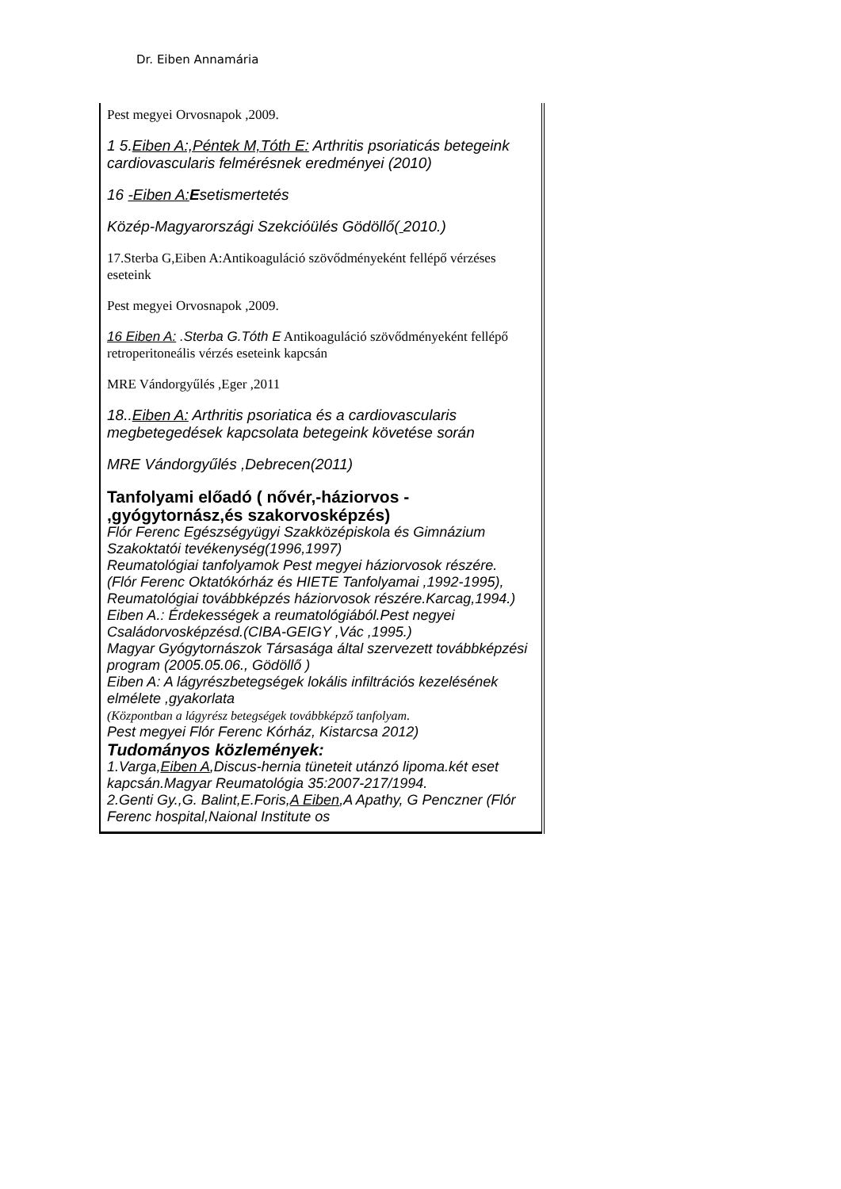Dr. Eiben Annamária
| Pest megyei Orvosnapok ,2009. 1 5. Eiben A:,Péntek M,Tóth E: Arthritis psoriaticás betegeink cardiovascularis felmérésnek eredményei (2010) 16 -Eiben A: E setismertetés Közép-Magyarországi Szekcióülés Gödöllő( 2010.) 17.Sterba G,Eiben A:Antikoaguláció szövődményeként fellépő vérzéses eseteink Pest megyei Orvosnapok ,2009. 16 Eiben A: .Sterba G.Tóth E Antikoaguláció szövődményeként fellépő retroperitoneális vérzés eseteink kapcsán MRE Vándorgyűlés ,Eger ,2011 18.. Eiben A: Arthritis psoriatica és a cardiovascularis megbetegedések kapcsolata betegeink követése során MRE Vándorgyűlés ,Debrecen(2011) Tanfolyami előadó ( nővér,-háziorvos - ,gyógytornász,és szakorvosképzés) Flór Ferenc Egészségyügyi Szakközépiskola és Gimnázium Szakoktatói tevékenység(1996,1997) Reumatológiai tanfolyamok Pest megyei háziorvosok részére. (Flór Ferenc Oktatókórház és HIETE Tanfolyamai ,1992-1995), Reumatológiai továbbképzés háziorvosok részére.Karcag,1994.) Eiben A.: Érdekességek a reumatológiából.Pest negyei Családorvosképzésd.(CIBA-GEIGY ,Vác ,1995.) Magyar Gyógytornászok Társasága által szervezett továbbképzési program (2005.05.06., Gödöllő ) Eiben A: A lágyrészbetegségek lokális infiltrációs kezelésének elmélete ,gyakorlata (Központban a lágyrész betegségek továbbképző tanfolyam. Pest megyei Flór Ferenc Kórház, Kistarcsa 2012) Tudományos közlemények: 1.Varga, Eiben A ,Discus-hernia tüneteit utánzó lipoma.két eset kapcsán.Magyar Reumatológia 35:2007-217/1994. 2.Genti Gy.,G. Balint,E.Foris, A Eiben ,A Apathy, G Penczner (Flór Ferenc hospital,Naional Institute os |